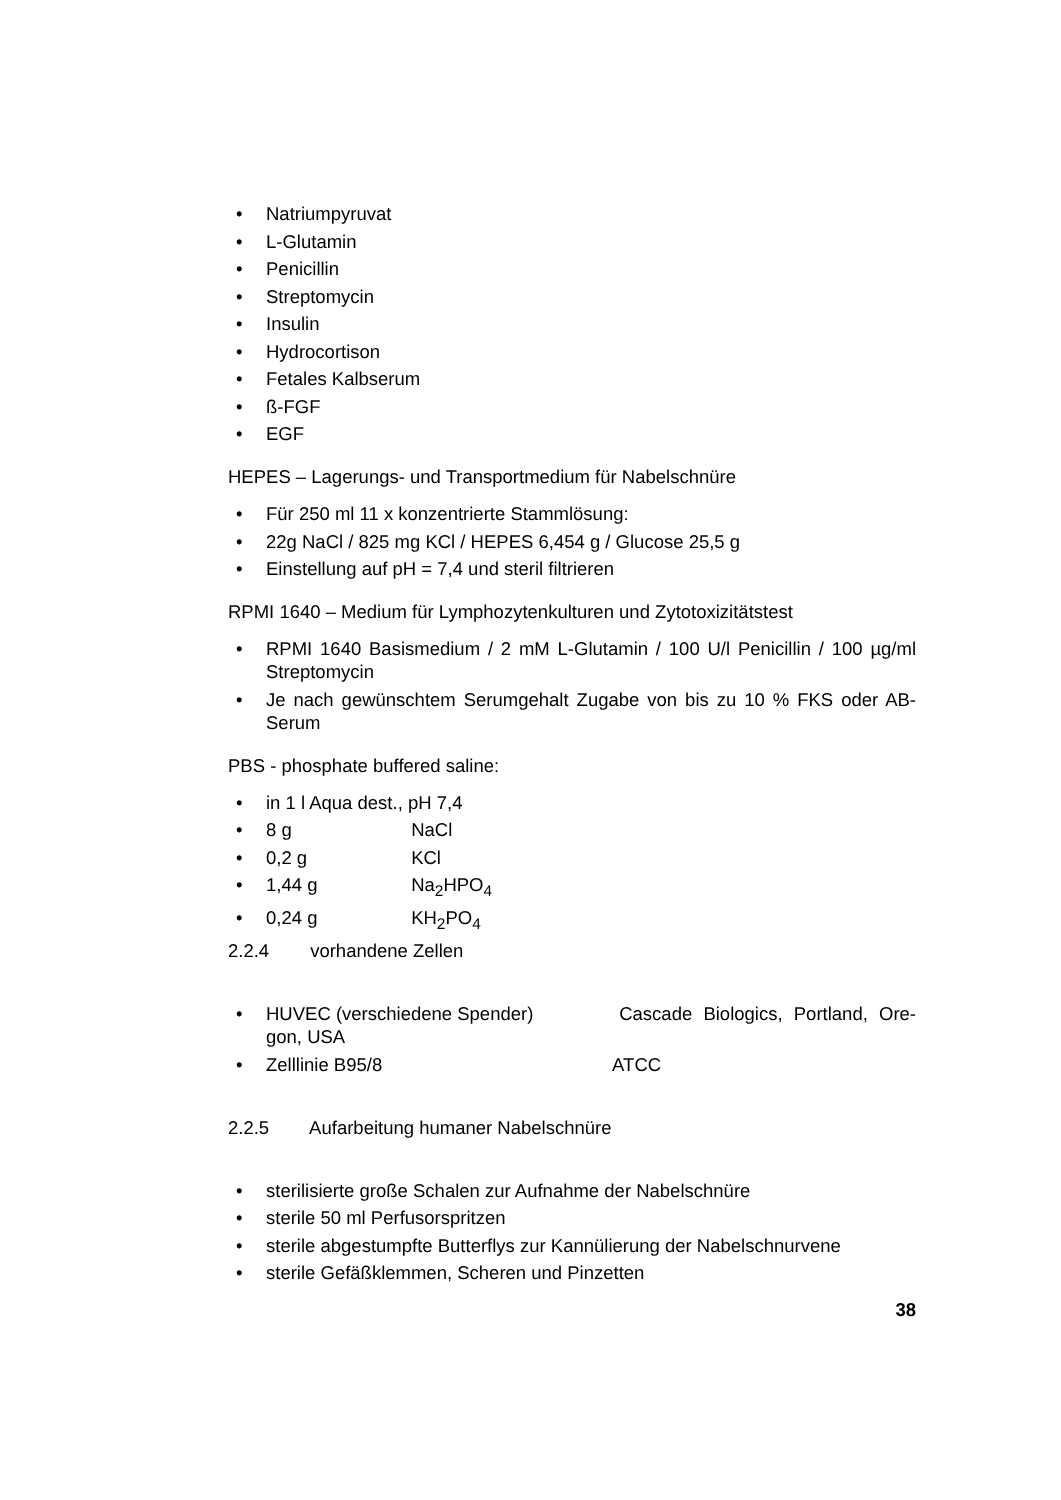• Natriumpyruvat
• L-Glutamin
• Penicillin
• Streptomycin
• Insulin
• Hydrocortison
• Fetales Kalbserum
• ß-FGF
• EGF
HEPES – Lagerungs- und Transportmedium für Nabelschnüre
• Für 250 ml 11 x konzentrierte Stammlösung:
• 22g NaCl / 825 mg KCl / HEPES 6,454 g / Glucose 25,5 g
• Einstellung auf pH = 7,4 und steril filtrieren
RPMI 1640 – Medium für Lymphozytenkulturen und Zytotoxizitätstest
• RPMI 1640 Basismedium / 2 mM L-Glutamin / 100 U/l Penicillin / 100 µg/ml Streptomycin
• Je nach gewünschtem Serumgehalt Zugabe von bis zu 10 % FKS oder AB-Serum
PBS - phosphate buffered saline:
• in 1 l Aqua dest., pH 7,4
• 8 g NaCl
• 0,2 g KCl
• 1,44 g Na<sub>2</sub>HPO<sub>4</sub>
• 0,24 g KH<sub>2</sub>PO<sub>4</sub>
2.2.4 vorhandene Zellen
• HUVEC (verschiedene Spender) Cascade Biologics, Portland, Ore-gon, USA
• Zelllinie B95/8 ATCC
2.2.5 Aufarbeitung humaner Nabelschnüre
• sterilisierte große Schalen zur Aufnahme der Nabelschnüre
• sterile 50 ml Perfusorspritzen
• sterile abgestumpfte Butterflys zur Kannülierung der Nabelschnurvene
• sterile Gefäßklemmen, Scheren und Pinzetten
38